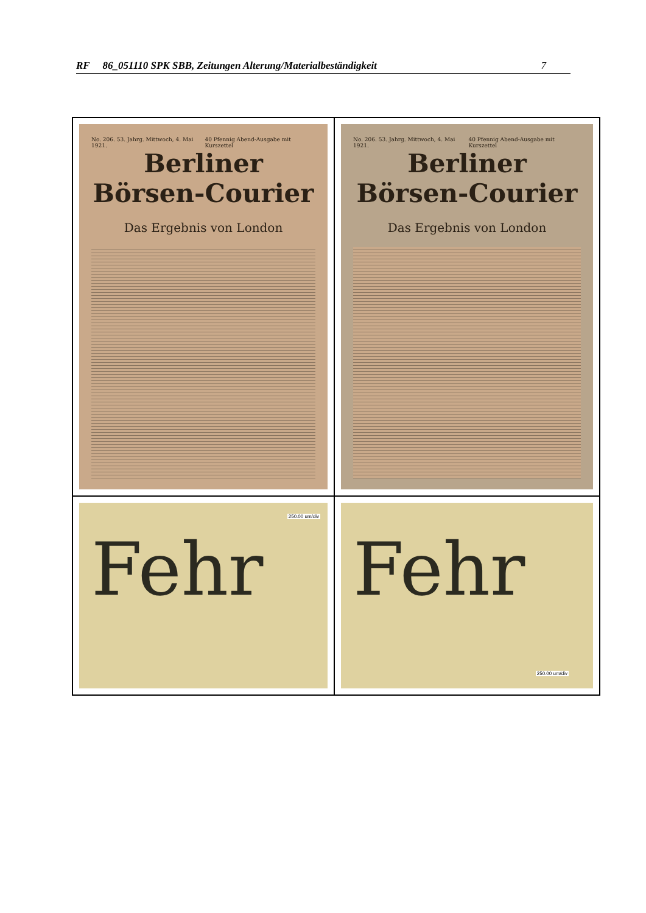RF 86_051110 SPK SBB, Zeitungen Alterung/Materialbeständigkeit 7
No. 206. 53. Jahrg. Mittwoch, 4. Mai 1921. 40 Pfennig Abend-Ausgabe mit Kurszettel
Berliner
Börsen-Courier
Das Ergebnis von London
No. 206. 53. Jahrg. Mittwoch, 4. Mai 1921. 40 Pfennig Abend-Ausgabe mit Kurszettel
Berliner
Börsen-Courier
Das Ergebnis von London
250.00 um/div
Fehr
250.00 um/div
Fehr